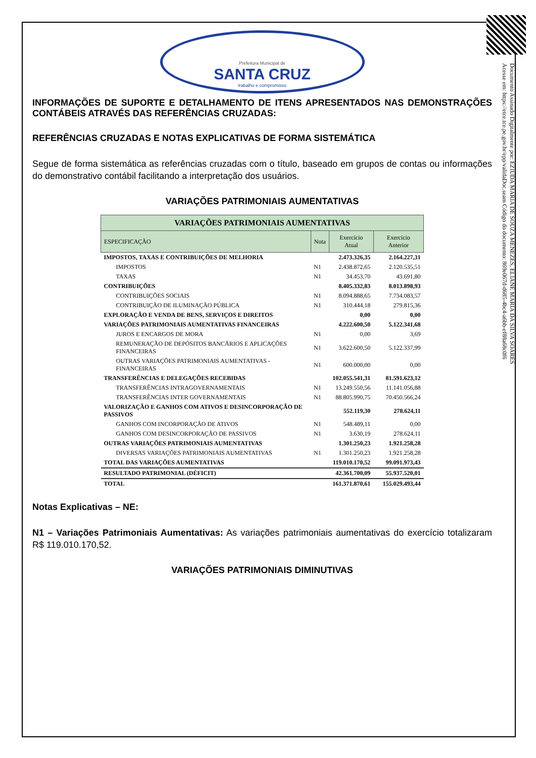Documento Assinado Digitalmente por: EZIUDA MARIA DE SOUZA MENEZES, ELIANE MARIA DA SILVA SOARES
Acesse em: https://etce.tce.pe.gov.br/epp/validaDoc.seam Código do documento: 869e067d-d685-4bc4-a6bb-ef88a68c0f6
Prefeitura Municipal de
SANTA CRUZ
trabalho e compromisso
INFORMAÇÕES DE SUPORTE E DETALHAMENTO DE ITENS APRESENTADOS NAS DEMONSTRAÇÕES CONTÁBEIS ATRAVÉS DAS REFERÊNCIAS CRUZADAS:
REFERÊNCIAS CRUZADAS E NOTAS EXPLICATIVAS DE FORMA SISTEMÁTICA
Segue de forma sistemática as referências cruzadas com o título, baseado em grupos de contas ou informações do demonstrativo contábil facilitando a interpretação dos usuários.
VARIAÇÕES PATRIMONIAIS AUMENTATIVAS
| VARIAÇÕES PATRIMONIAIS AUMENTATIVAS | | | |
| --- | --- | --- | --- |
| ESPECIFICAÇÃO | Nota | Exercício Atual | Exercício Anterior |
| IMPOSTOS, TAXAS E CONTRIBUIÇÕES DE MELHORIA | | 2.473.326,35 | 2.164.227,31 |
| IMPOSTOS | N1 | 2.438.872,65 | 2.120.535,51 |
| TAXAS | N1 | 34.453,70 | 43.691,80 |
| CONTRIBUIÇÕES | | 8.405.332,83 | 8.013.898,93 |
| CONTRIBUIÇÕES SOCIAIS | N1 | 8.094.888,65 | 7.734.083,57 |
| CONTRIBUIÇÃO DE ILUMINAÇÃO PÚBLICA | N1 | 310.444,18 | 279.815,36 |
| EXPLORAÇÃO E VENDA DE BENS, SERVIÇOS E DIREITOS | | 0,00 | 0,00 |
| VARIAÇÕES PATRIMONIAIS AUMENTATIVAS FINANCEIRAS | | 4.222.600,50 | 5.122.341,68 |
| JUROS E ENCARGOS DE MORA | N1 | 0,00 | 3,69 |
| REMUNERAÇÃO DE DEPÓSITOS BANCÁRIOS E APLICAÇÕES FINANCEIRAS | N1 | 3.622.600,50 | 5.122.337,99 |
| OUTRAS VARIAÇÕES PATRIMONIAIS AUMENTATIVAS - FINANCEIRAS | N1 | 600.000,00 | 0,00 |
| TRANSFERÊNCIAS E DELEGAÇÕES RECEBIDAS | | 102.055.541,31 | 81.591.623,12 |
| TRANSFERÊNCIAS INTRAGOVERNAMENTAIS | N1 | 13.249.550,56 | 11.141.056,88 |
| TRANSFERÊNCIAS INTER GOVERNAMENTAIS | N1 | 88.805.990,75 | 70.450.566,24 |
| VALORIZAÇÃO E GANHOS COM ATIVOS E DESINCORPORAÇÃO DE PASSIVOS | | 552.119,30 | 278.624,11 |
| GANHOS COM INCORPORAÇÃO DE ATIVOS | N1 | 548.489,11 | 0,00 |
| GANHOS COM DESINCORPORAÇÃO DE PASSIVOS | N1 | 3.630,19 | 278.624,11 |
| OUTRAS VARIAÇÕES PATRIMONIAIS AUMENTATIVAS | | 1.301.250,23 | 1.921.258,28 |
| DIVERSAS VARIAÇÕES PATRIMONIAIS AUMENTATIVAS | N1 | 1.301.250,23 | 1.921.258,28 |
| TOTAL DAS VARIAÇÕES AUMENTATIVAS | | 119.010.170,52 | 99.091.973,43 |
| RESULTADO PATRIMONIAL (DÉFICIT) | | 42.361.700,09 | 55.937.520,01 |
| TOTAL | | 161.371.870,61 | 155.029.493,44 |
Notas Explicativas – NE:
N1 – Variações Patrimoniais Aumentativas: As variações patrimoniais aumentativas do exercício totalizaram R$ 119.010.170,52.
VARIAÇÕES PATRIMONIAIS DIMINUTIVAS